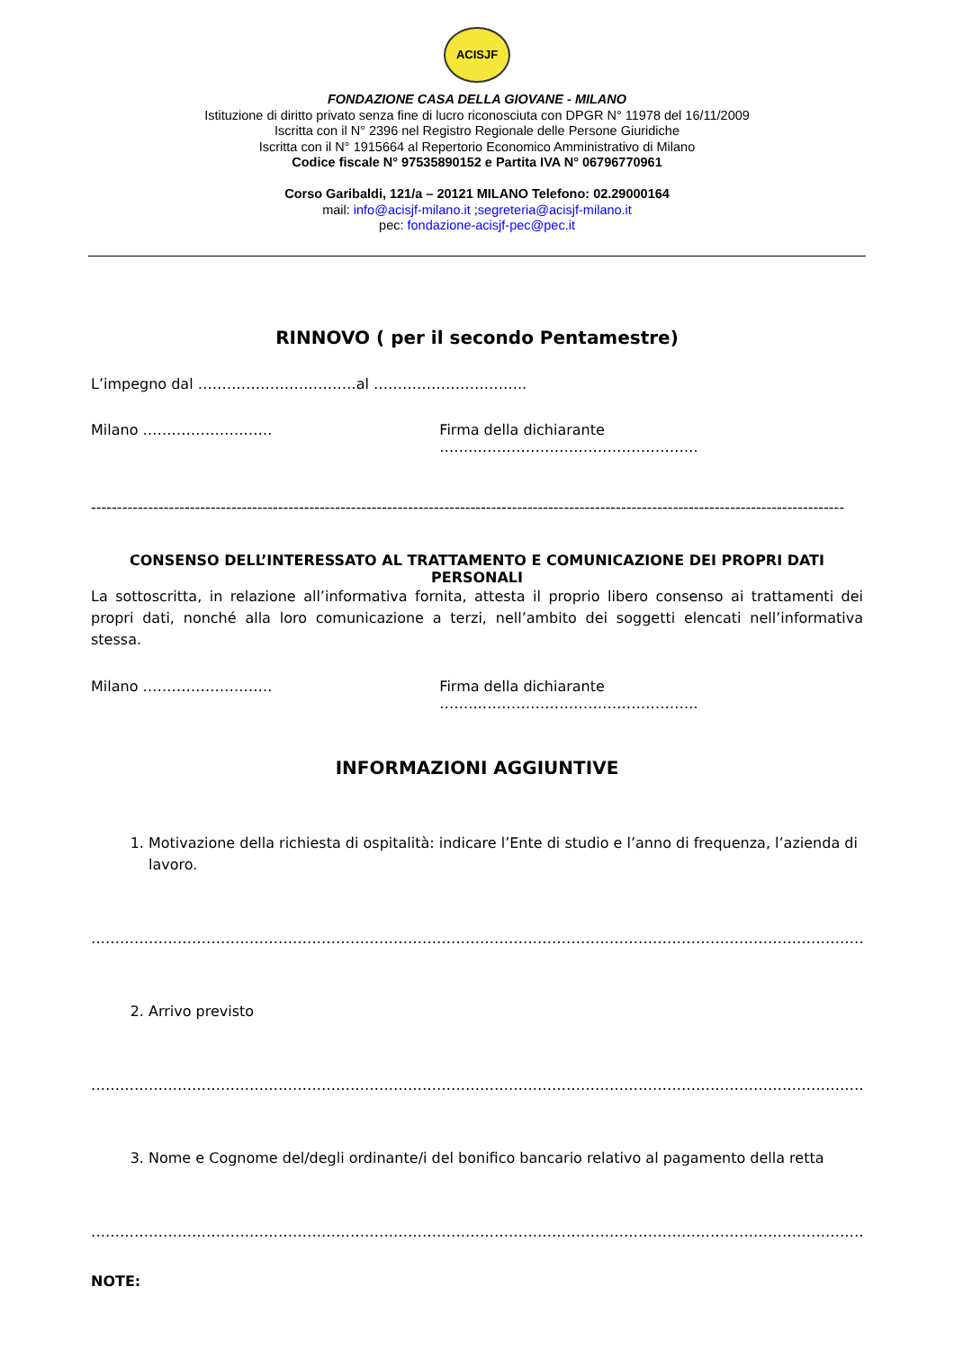ACISJF
FONDAZIONE CASA DELLA GIOVANE - MILANO
Istituzione di diritto privato senza fine di lucro riconosciuta con DPGR N° 11978 del 16/11/2009
Iscritta con il N° 2396 nel Registro Regionale delle Persone Giuridiche
Iscritta con il N° 1915664 al Repertorio Economico Amministrativo di Milano
Codice fiscale N° 97535890152 e Partita IVA N° 06796770961
Corso Garibaldi, 121/a – 20121 MILANO Telefono: 02.29000164
mail: info@acisjf-milano.it ;segreteria@acisjf-milano.it
pec: fondazione-acisjf-pec@pec.it
RINNOVO ( per il secondo Pentamestre)
L’impegno dal ……………………………al …………………………..
Milano ……………………… Firma della dichiarante ……..……………………………………….
-------------------------------------------------------------------------------------------------------------------------------------------------
CONSENSO DELL’INTERESSATO AL TRATTAMENTO E COMUNICAZIONE DEI PROPRI DATI PERSONALI
La sottoscritta, in relazione all’informativa fornita, attesta il proprio libero consenso ai trattamenti dei propri dati, nonché alla loro comunicazione a terzi, nell’ambito dei soggetti elencati nell’informativa stessa.
Milano ……………………… Firma della dichiarante ……..……………………………………….
INFORMAZIONI AGGIUNTIVE
1. Motivazione della richiesta di ospitalità: indicare l’Ente di studio e l’anno di frequenza, l’azienda di lavoro.
…………………………………………………………………………………………………………………………………………………………
2. Arrivo previsto
…………………………………………………………………………………………………………………………………………………………
3. Nome e Cognome del/degli ordinante/i del bonifico bancario relativo al pagamento della retta
…………………………………………………………………………………………………………………………………………………………
NOTE: